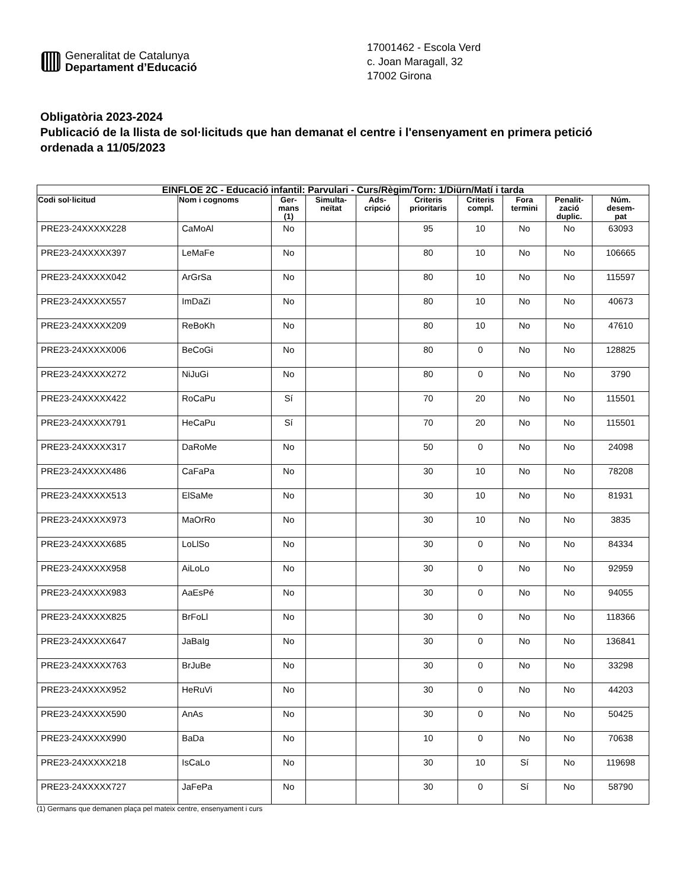Generalitat de Catalunya
Departament d’Educació
17001462 - Escola Verd
c. Joan Maragall, 32
17002 Girona
Obligatòria 2023-2024
Publicació de la llista de sol·licituds que han demanat el centre i l'ensenyament en primera petició ordenada a 11/05/2023
| EINFLOE 2C - Educació infantil: Parvulari - Curs/Règim/Torn: 1/Diürn/Matí i tarda | | | | | | | | | |
| --- | --- | --- | --- | --- | --- | --- | --- | --- | --- |
| Codi sol·licitud | Nom i cognoms | Ger- mans (1) | Simulta- neïtat | Ads- cripció | Criteris prioritaris | Criteris compl. | Fora termini | Penalit- zació duplic. | Núm. desem- pat |
| PRE23-24XXXXX228 | CaMoAl | No | | | 95 | 10 | No | No | 63093 |
| PRE23-24XXXXX397 | LeMaFe | No | | | 80 | 10 | No | No | 106665 |
| PRE23-24XXXXX042 | ArGrSa | No | | | 80 | 10 | No | No | 115597 |
| PRE23-24XXXXX557 | ImDaZi | No | | | 80 | 10 | No | No | 40673 |
| PRE23-24XXXXX209 | ReBoKh | No | | | 80 | 10 | No | No | 47610 |
| PRE23-24XXXXX006 | BeCoGi | No | | | 80 | 0 | No | No | 128825 |
| PRE23-24XXXXX272 | NiJuGi | No | | | 80 | 0 | No | No | 3790 |
| PRE23-24XXXXX422 | RoCaPu | Sí | | | 70 | 20 | No | No | 115501 |
| PRE23-24XXXXX791 | HeCaPu | Sí | | | 70 | 20 | No | No | 115501 |
| PRE23-24XXXXX317 | DaRoMe | No | | | 50 | 0 | No | No | 24098 |
| PRE23-24XXXXX486 | CaFaPa | No | | | 30 | 10 | No | No | 78208 |
| PRE23-24XXXXX513 | ElSaMe | No | | | 30 | 10 | No | No | 81931 |
| PRE23-24XXXXX973 | MaOrRo | No | | | 30 | 10 | No | No | 3835 |
| PRE23-24XXXXX685 | LoLlSo | No | | | 30 | 0 | No | No | 84334 |
| PRE23-24XXXXX958 | AiLoLo | No | | | 30 | 0 | No | No | 92959 |
| PRE23-24XXXXX983 | AaEsPé | No | | | 30 | 0 | No | No | 94055 |
| PRE23-24XXXXX825 | BrFoLl | No | | | 30 | 0 | No | No | 118366 |
| PRE23-24XXXXX647 | JaBaIg | No | | | 30 | 0 | No | No | 136841 |
| PRE23-24XXXXX763 | BrJuBe | No | | | 30 | 0 | No | No | 33298 |
| PRE23-24XXXXX952 | HeRuVi | No | | | 30 | 0 | No | No | 44203 |
| PRE23-24XXXXX590 | AnAs | No | | | 30 | 0 | No | No | 50425 |
| PRE23-24XXXXX990 | BaDa | No | | | 10 | 0 | No | No | 70638 |
| PRE23-24XXXXX218 | IsCaLo | No | | | 30 | 10 | Sí | No | 119698 |
| PRE23-24XXXXX727 | JaFePa | No | | | 30 | 0 | Sí | No | 58790 |
(1) Germans que demanen plaça pel mateix centre, ensenyament i curs